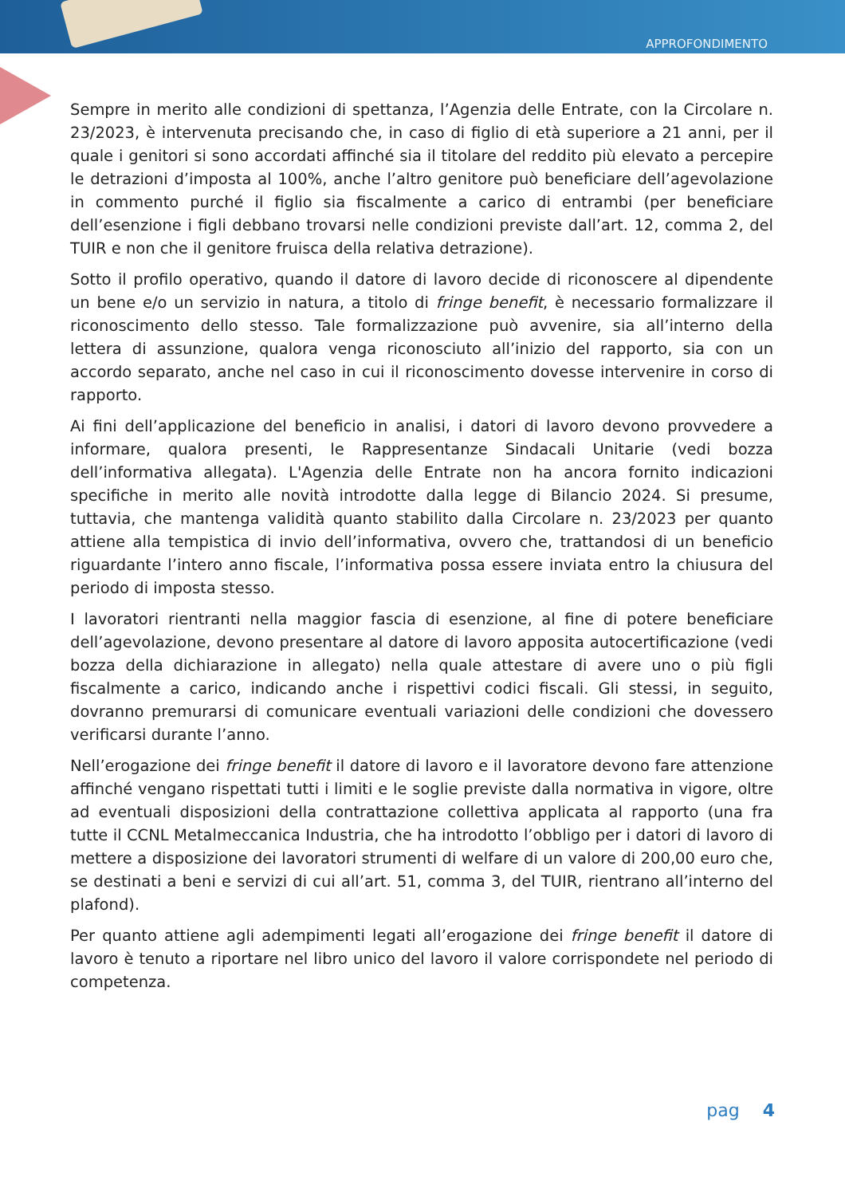APPROFONDIMENTO
Sempre in merito alle condizioni di spettanza, l’Agenzia delle Entrate, con la Circolare n. 23/2023, è intervenuta precisando che, in caso di figlio di età superiore a 21 anni, per il quale i genitori si sono accordati affinché sia il titolare del reddito più elevato a percepire le detrazioni d’imposta al 100%, anche l’altro genitore può beneficiare dell’agevolazione in commento purché il figlio sia fiscalmente a carico di entrambi (per beneficiare dell’esenzione i figli debbano trovarsi nelle condizioni previste dall’art. 12, comma 2, del TUIR e non che il genitore fruisca della relativa detrazione).
Sotto il profilo operativo, quando il datore di lavoro decide di riconoscere al dipendente un bene e/o un servizio in natura, a titolo di fringe benefit, è necessario formalizzare il riconoscimento dello stesso. Tale formalizzazione può avvenire, sia all’interno della lettera di assunzione, qualora venga riconosciuto all’inizio del rapporto, sia con un accordo separato, anche nel caso in cui il riconoscimento dovesse intervenire in corso di rapporto.
Ai fini dell’applicazione del beneficio in analisi, i datori di lavoro devono provvedere a informare, qualora presenti, le Rappresentanze Sindacali Unitarie (vedi bozza dell’informativa allegata). L'Agenzia delle Entrate non ha ancora fornito indicazioni specifiche in merito alle novità introdotte dalla legge di Bilancio 2024. Si presume, tuttavia, che mantenga validità quanto stabilito dalla Circolare n. 23/2023 per quanto attiene alla tempistica di invio dell’informativa, ovvero che, trattandosi di un beneficio riguardante l’intero anno fiscale, l’informativa possa essere inviata entro la chiusura del periodo di imposta stesso.
I lavoratori rientranti nella maggior fascia di esenzione, al fine di potere beneficiare dell’agevolazione, devono presentare al datore di lavoro apposita autocertificazione (vedi bozza della dichiarazione in allegato) nella quale attestare di avere uno o più figli fiscalmente a carico, indicando anche i rispettivi codici fiscali. Gli stessi, in seguito, dovranno premurarsi di comunicare eventuali variazioni delle condizioni che dovessero verificarsi durante l’anno.
Nell’erogazione dei fringe benefit il datore di lavoro e il lavoratore devono fare attenzione affinché vengano rispettati tutti i limiti e le soglie previste dalla normativa in vigore, oltre ad eventuali disposizioni della contrattazione collettiva applicata al rapporto (una fra tutte il CCNL Metalmeccanica Industria, che ha introdotto l’obbligo per i datori di lavoro di mettere a disposizione dei lavoratori strumenti di welfare di un valore di 200,00 euro che, se destinati a beni e servizi di cui all’art. 51, comma 3, del TUIR, rientrano all’interno del plafond).
Per quanto attiene agli adempimenti legati all’erogazione dei fringe benefit il datore di lavoro è tenuto a riportare nel libro unico del lavoro il valore corrispondete nel periodo di competenza.
pag 4